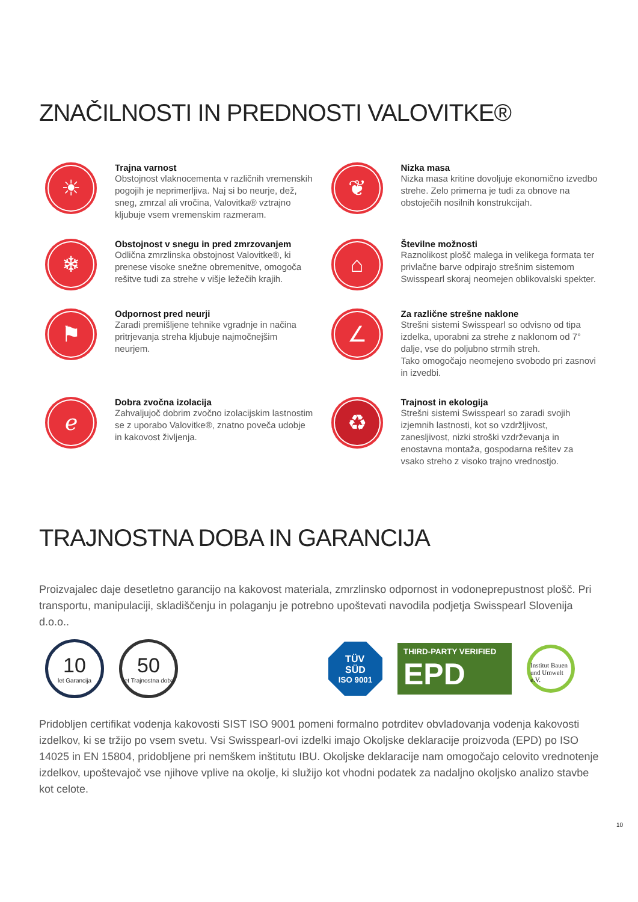ZNAČILNOSTI IN PREDNOSTI VALOVITKE®
☀
Trajna varnost
Obstojnost vlaknocementa v različnih vremenskih pogojih je neprimerljiva. Naj si bo neurje, dež, sneg, zmrzal ali vročina, Valovitka® vztrajno kljubuje vsem vremenskim razmeram.
❦
Nizka masa
Nizka masa kritine dovoljuje ekonomično izvedbo strehe. Zelo primerna je tudi za obnove na obstoječih nosilnih konstrukcijah.
❄
Obstojnost v snegu in pred zmrzovanjem
Odlična zmrzlinska obstojnost Valovitke®, ki prenese visoke snežne obremenitve, omogoča rešitve tudi za strehe v višje ležečih krajih.
⌂
Številne možnosti
Raznolikost plošč malega in velikega formata ter privlačne barve odpirajo strešnim sistemom Swisspearl skoraj neomejen oblikovalski spekter.
⚑
Odpornost pred neurji
Zaradi premišljene tehnike vgradnje in načina pritrjevanja streha kljubuje najmočnejšim neurjem.
∠
Za različne strešne naklone
Strešni sistemi Swisspearl so odvisno od tipa izdelka, uporabni za strehe z naklonom od 7° dalje, vse do poljubno strmih streh.
Tako omogočajo neomejeno svobodo pri zasnovi in izvedbi.
ℯ
Dobra zvočna izolacija
Zahvaljujoč dobrim zvočno izolacijskim lastnostim se z uporabo Valovitke®, znatno poveča udobje in kakovost življenja.
♻
Trajnost in ekologija
Strešni sistemi Swisspearl so zaradi svojih izjemnih lastnosti, kot so vzdržljivost, zanesljivost, nizki stroški vzdrževanja in enostavna montaža, gospodarna rešitev za vsako streho z visoko trajno vrednostjo.
TRAJNOSTNA DOBA IN GARANCIJA
Proizvajalec daje desetletno garancijo na kakovost materiala, zmrzlinsko odpornost in vodoneprepustnost plošč. Pri transportu, manipulaciji, skladiščenju in polaganju je potrebno upoštevati navodila podjetja Swisspearl Slovenija d.o.o..
10
let Garancija
50
let Trajnostna doba
TÜV
SÜD
ISO 9001
THIRD-PARTY VERIFIED
EPD
Institut Bauen und Umwelt e.V.
Pridobljen certifikat vodenja kakovosti SIST ISO 9001 pomeni formalno potrditev obvladovanja vodenja kakovosti izdelkov, ki se tržijo po vsem svetu. Vsi Swisspearl-ovi izdelki imajo Okoljske deklaracije proizvoda (EPD) po ISO 14025 in EN 15804, pridobljene pri nemškem inštitutu IBU. Okoljske deklaracije nam omogočajo celovito vrednotenje izdelkov, upoštevajoč vse njihove vplive na okolje, ki služijo kot vhodni podatek za nadaljno okoljsko analizo stavbe kot celote.
10